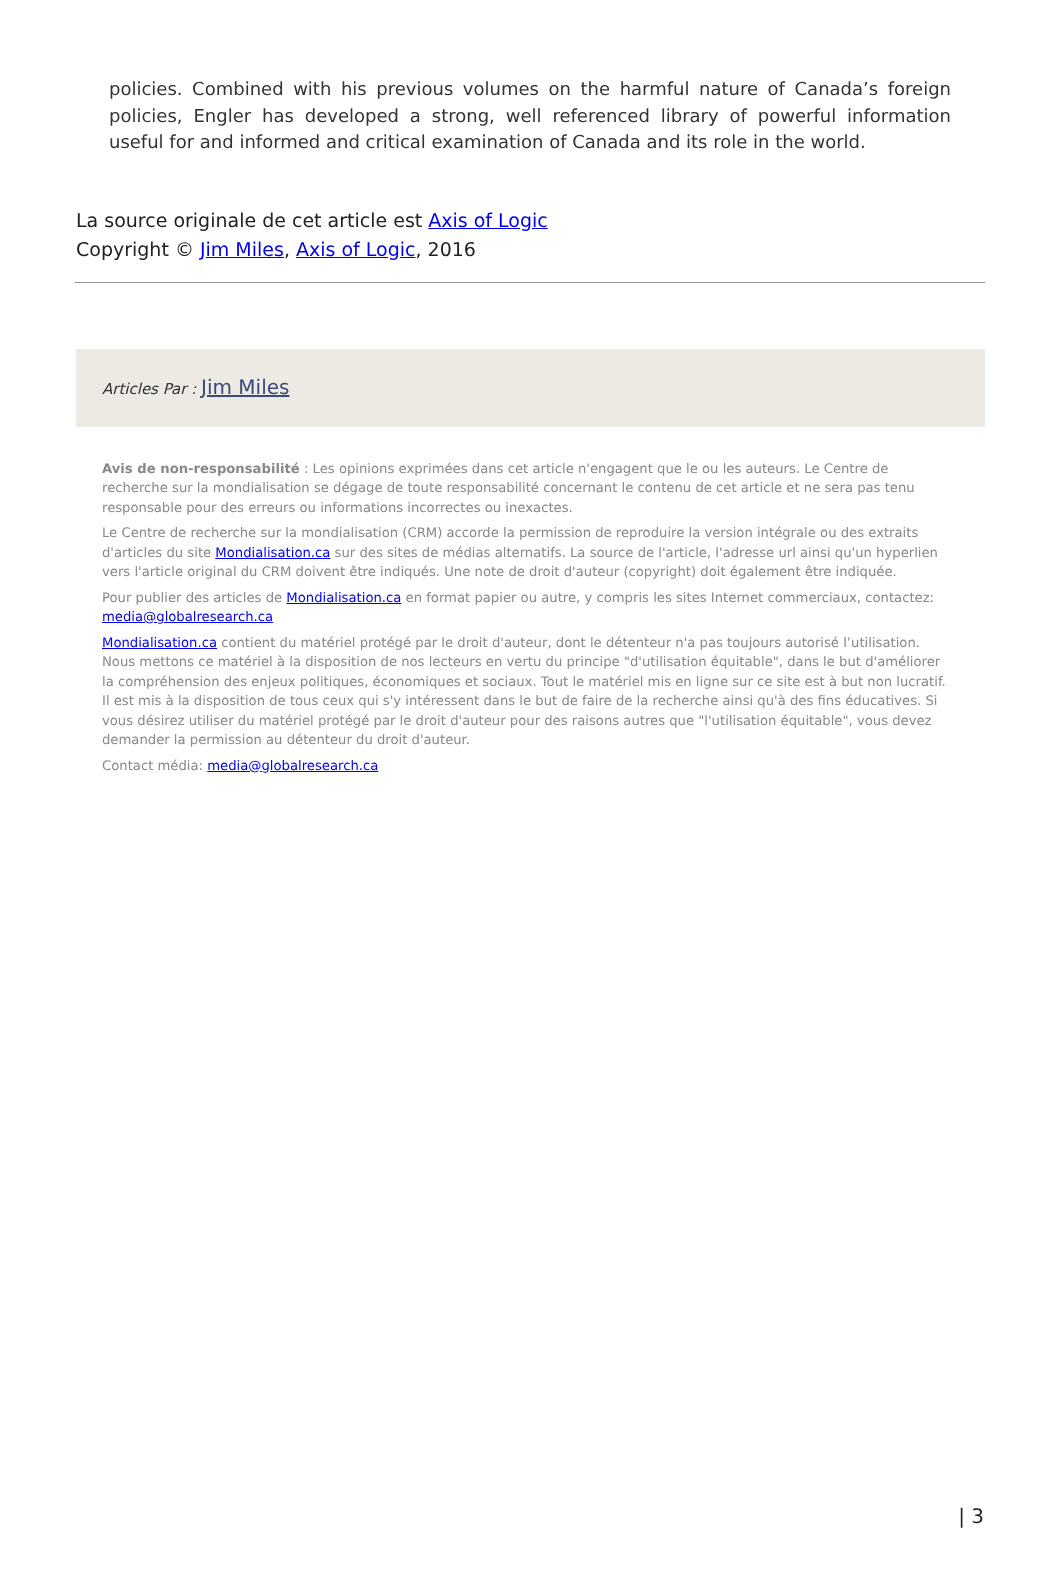policies. Combined with his previous volumes on the harmful nature of Canada’s foreign policies, Engler has developed a strong, well referenced library of powerful information useful for and informed and critical examination of Canada and its role in the world.
La source originale de cet article est Axis of Logic
Copyright © Jim Miles, Axis of Logic, 2016
Articles Par : Jim Miles
Avis de non-responsabilité : Les opinions exprimées dans cet article n'engagent que le ou les auteurs. Le Centre de recherche sur la mondialisation se dégage de toute responsabilité concernant le contenu de cet article et ne sera pas tenu responsable pour des erreurs ou informations incorrectes ou inexactes.
Le Centre de recherche sur la mondialisation (CRM) accorde la permission de reproduire la version intégrale ou des extraits d'articles du site Mondialisation.ca sur des sites de médias alternatifs. La source de l'article, l'adresse url ainsi qu'un hyperlien vers l'article original du CRM doivent être indiqués. Une note de droit d'auteur (copyright) doit également être indiquée.
Pour publier des articles de Mondialisation.ca en format papier ou autre, y compris les sites Internet commerciaux, contactez: media@globalresearch.ca
Mondialisation.ca contient du matériel protégé par le droit d'auteur, dont le détenteur n'a pas toujours autorisé l’utilisation. Nous mettons ce matériel à la disposition de nos lecteurs en vertu du principe "d'utilisation équitable", dans le but d'améliorer la compréhension des enjeux politiques, économiques et sociaux. Tout le matériel mis en ligne sur ce site est à but non lucratif. Il est mis à la disposition de tous ceux qui s'y intéressent dans le but de faire de la recherche ainsi qu'à des fins éducatives. Si vous désirez utiliser du matériel protégé par le droit d'auteur pour des raisons autres que "l'utilisation équitable", vous devez demander la permission au détenteur du droit d'auteur.
Contact média: media@globalresearch.ca
| 3